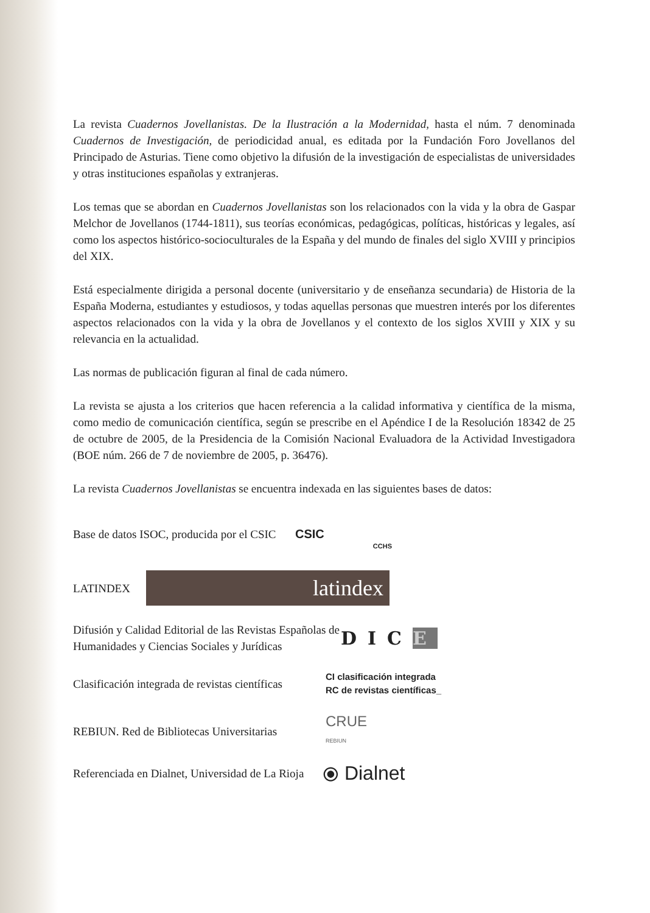La revista Cuadernos Jovellanistas. De la Ilustración a la Modernidad, hasta el núm. 7 denominada Cuadernos de Investigación, de periodicidad anual, es editada por la Fundación Foro Jovellanos del Principado de Asturias. Tiene como objetivo la difusión de la investigación de especialistas de universidades y otras instituciones españolas y extranjeras.
Los temas que se abordan en Cuadernos Jovellanistas son los relacionados con la vida y la obra de Gaspar Melchor de Jovellanos (1744-1811), sus teorías económicas, pedagógicas, políticas, históricas y legales, así como los aspectos histórico-socioculturales de la España y del mundo de finales del siglo XVIII y principios del XIX.
Está especialmente dirigida a personal docente (universitario y de enseñanza secundaria) de Historia de la España Moderna, estudiantes y estudiosos, y todas aquellas personas que muestren interés por los diferentes aspectos relacionados con la vida y la obra de Jovellanos y el contexto de los siglos XVIII y XIX y su relevancia en la actualidad.
Las normas de publicación figuran al final de cada número.
La revista se ajusta a los criterios que hacen referencia a la calidad informativa y científica de la misma, como medio de comunicación científica, según se prescribe en el Apéndice I de la Resolución 18342 de 25 de octubre de 2005, de la Presidencia de la Comisión Nacional Evaluadora de la Actividad Investigadora (BOE núm. 266 de 7 de noviembre de 2005, p. 36476).
La revista Cuadernos Jovellanistas se encuentra indexada en las siguientes bases de datos:
Base de datos ISOC, producida por el CSIC
CSIC
CCHS
LATINDEX
latindex
Difusión y Calidad Editorial de las Revistas Españolas de Humanidades y Ciencias Sociales y Jurídicas
DICE
Clasificación integrada de revistas científicas
CI clasificación integrada
RC de revistas científicas_
REBIUN. Red de Bibliotecas Universitarias
CRUE
REBIUN
Referenciada en Dialnet, Universidad de La Rioja
⦿ Dialnet